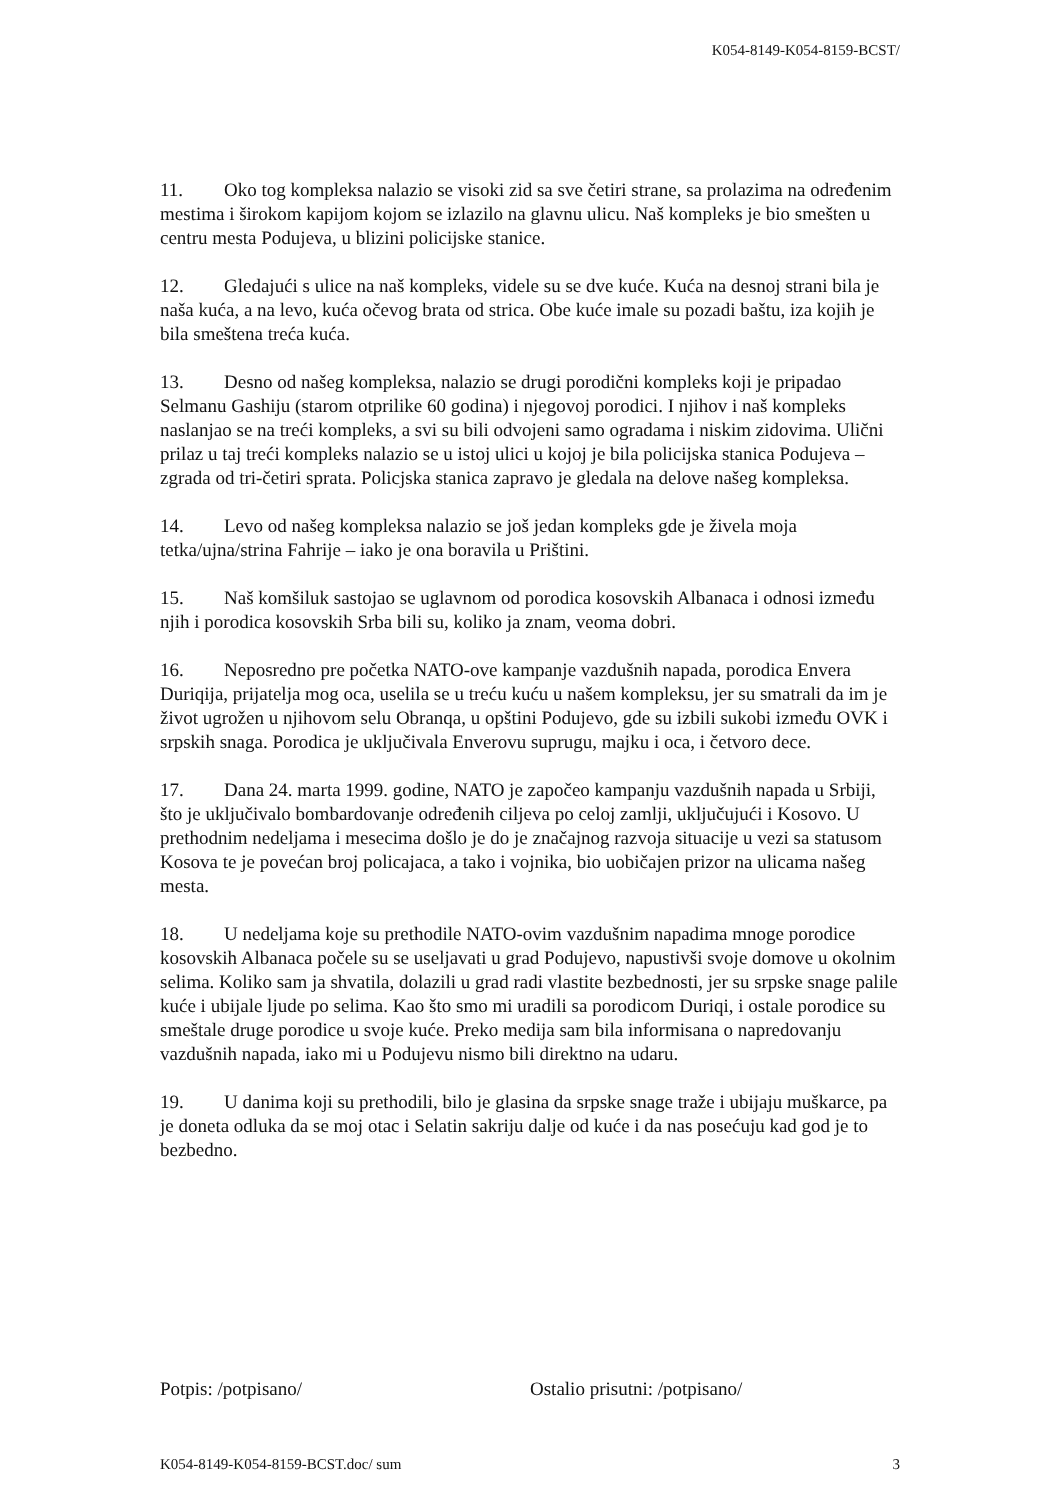K054-8149-K054-8159-BCST/
11. Oko tog kompleksa nalazio se visoki zid sa sve četiri strane, sa prolazima na određenim mestima i širokom kapijom kojom se izlazilo na glavnu ulicu. Naš kompleks je bio smešten u centru mesta Podujeva, u blizini policijske stanice.
12. Gledajući s ulice na naš kompleks, videle su se dve kuće. Kuća na desnoj strani bila je naša kuća, a na levo, kuća očevog brata od strica. Obe kuće imale su pozadi baštu, iza kojih je bila smeštena treća kuća.
13. Desno od našeg kompleksa, nalazio se drugi porodični kompleks koji je pripadao Selmanu Gashiju (starom otprilike 60 godina) i njegovoj porodici. I njihov i naš kompleks naslanjao se na treći kompleks, a svi su bili odvojeni samo ogradama i niskim zidovima. Ulični prilaz u taj treći kompleks nalazio se u istoj ulici u kojoj je bila policijska stanica Podujeva – zgrada od tri-četiri sprata. Policjska stanica zapravo je gledala na delove našeg kompleksa.
14. Levo od našeg kompleksa nalazio se još jedan kompleks gde je živela moja tetka/ujna/strina Fahrije – iako je ona boravila u Prištini.
15. Naš komšiluk sastojao se uglavnom od porodica kosovskih Albanaca i odnosi između njih i porodica kosovskih Srba bili su, koliko ja znam, veoma dobri.
16. Neposredno pre početka NATO-ove kampanje vazdušnih napada, porodica Envera Duriqija, prijatelja mog oca, uselila se u treću kuću u našem kompleksu, jer su smatrali da im je život ugrožen u njihovom selu Obranqa, u opštini Podujevo, gde su izbili sukobi između OVK i srpskih snaga. Porodica je uključivala Enverovu suprugu, majku i oca, i četvoro dece.
17. Dana 24. marta 1999. godine, NATO je započeo kampanju vazdušnih napada u Srbiji, što je uključivalo bombardovanje određenih ciljeva po celoj zamlji, uključujući i Kosovo. U prethodnim nedeljama i mesecima došlo je do je značajnog razvoja situacije u vezi sa statusom Kosova te je povećan broj policajaca, a tako i vojnika, bio uobičajen prizor na ulicama našeg mesta.
18. U nedeljama koje su prethodile NATO-ovim vazdušnim napadima mnoge porodice kosovskih Albanaca počele su se useljavati u grad Podujevo, napustivši svoje domove u okolnim selima. Koliko sam ja shvatila, dolazili u grad radi vlastite bezbednosti, jer su srpske snage palile kuće i ubijale ljude po selima. Kao što smo mi uradili sa porodicom Duriqi, i ostale porodice su smeštale druge porodice u svoje kuće. Preko medija sam bila informisana o napredovanju vazdušnih napada, iako mi u Podujevu nismo bili direktno na udaru.
19. U danima koji su prethodili, bilo je glasina da srpske snage traže i ubijaju muškarce, pa je doneta odluka da se moj otac i Selatin sakriju dalje od kuće i da nas posećuju kad god je to bezbedno.
Potpis: /potpisano/ Ostalio prisutni: /potpisano/
K054-8149-K054-8159-BCST.doc/ sum 3